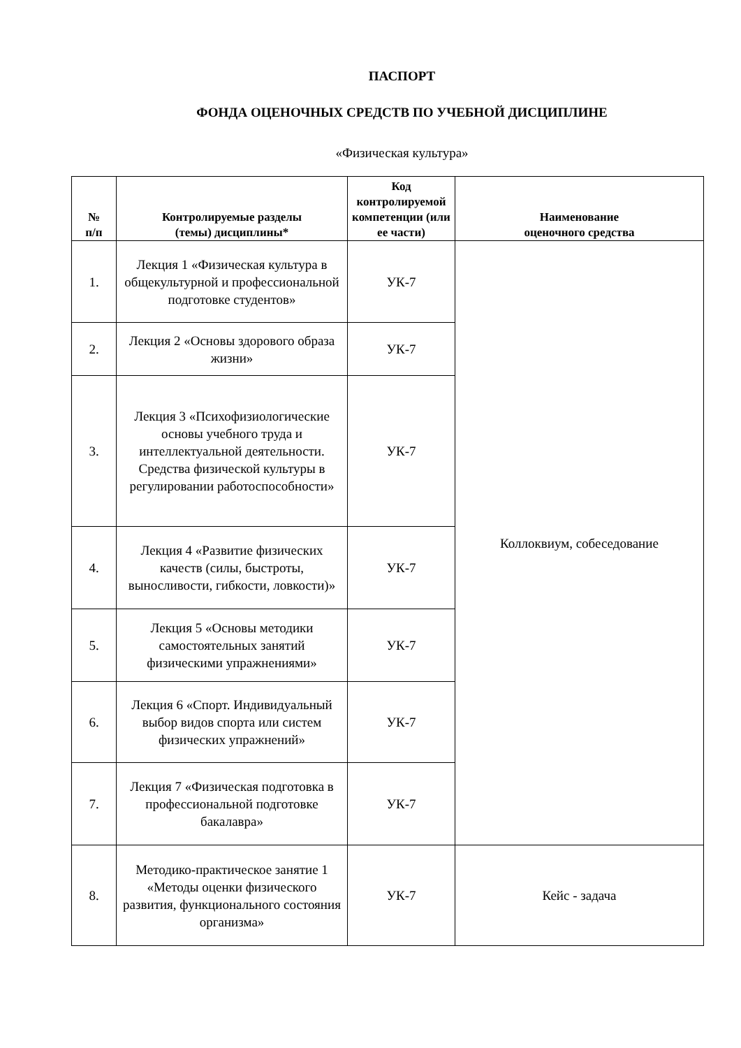ПАСПОРТ
ФОНДА ОЦЕНОЧНЫХ СРЕДСТВ ПО УЧЕБНОЙ ДИСЦИПЛИНЕ
«Физическая культура»
| № п/п | Контролируемые разделы (темы) дисциплины* | Код контролируемой компетенции (или ее части) | Наименование оценочного средства |
| --- | --- | --- | --- |
| 1. | Лекция 1 «Физическая культура в общекультурной и профессиональной подготовке студентов» | УК-7 | Коллоквиум, собеседование |
| 2. | Лекция 2 «Основы здорового образа жизни» | УК-7 | |
| 3. | Лекция 3 «Психофизиологические основы учебного труда и интеллектуальной деятельности. Средства физической культуры в регулировании работоспособности» | УК-7 | |
| 4. | Лекция 4 «Развитие физических качеств (силы, быстроты, выносливости, гибкости, ловкости)» | УК-7 | |
| 5. | Лекция 5 «Основы методики самостоятельных занятий физическими упражнениями» | УК-7 | |
| 6. | Лекция 6 «Спорт. Индивидуальный выбор видов спорта или систем физических упражнений» | УК-7 | |
| 7. | Лекция 7 «Физическая подготовка в профессиональной подготовке бакалавра» | УК-7 | |
| 8. | Методико-практическое занятие 1 «Методы оценки физического развития, функционального состояния организма» | УК-7 | Кейс - задача |